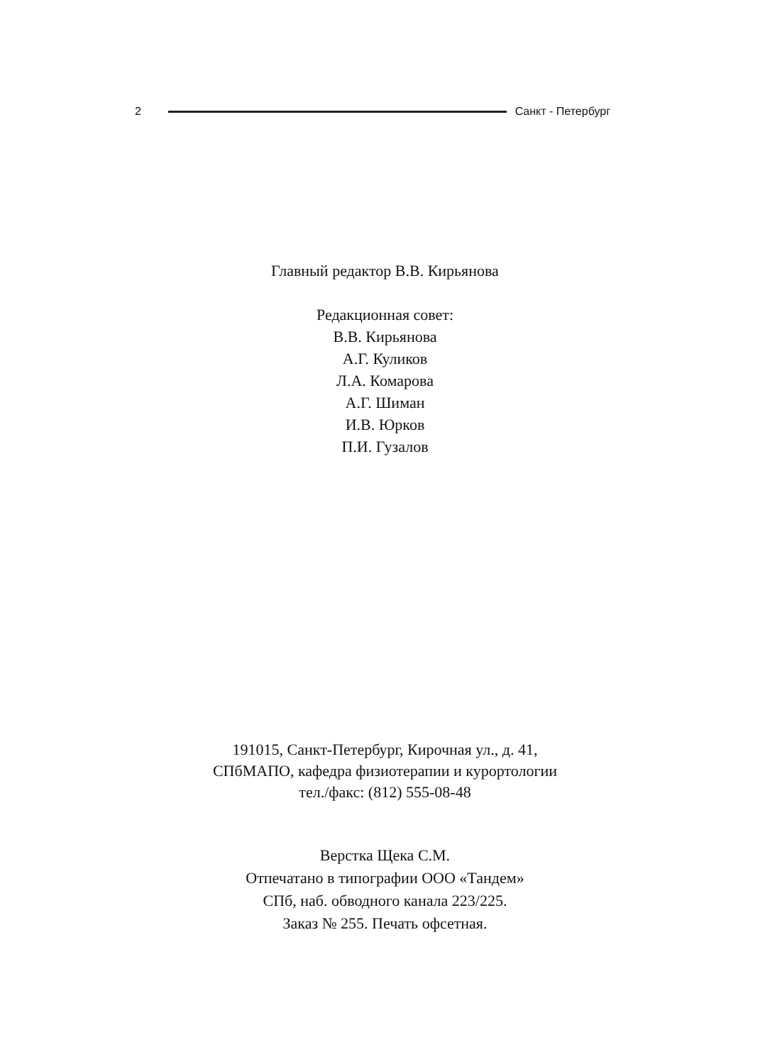2 Санкт - Петербург
Главный редактор В.В. Кирьянова
Редакционная совет:
В.В. Кирьянова
А.Г. Куликов
Л.А. Комарова
А.Г. Шиман
И.В. Юрков
П.И. Гузалов
191015, Санкт-Петербург, Кирочная ул., д. 41,
СПбМАПО, кафедра физиотерапии и курортологии
тел./факс: (812) 555-08-48
Верстка Щека С.М.
Отпечатано в типографии ООО «Тандем»
СПб, наб. обводного канала 223/225.
Заказ № 255. Печать офсетная.